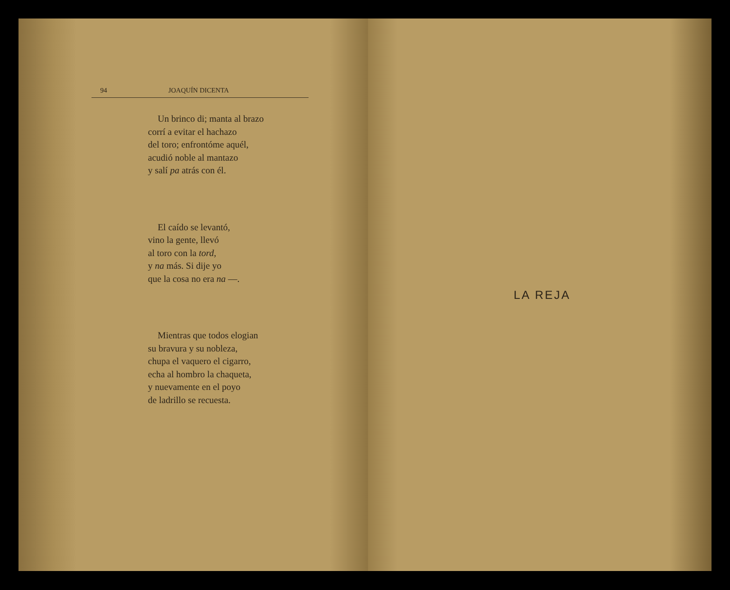94 JOAQUÍN DICENTA
Un brinco di; manta al brazo
corrí a evitar el hachazo
del toro; enfrontóme aquél,
acudió noble al mantazo
y salí pa atrás con él.
El caído se levantó,
vino la gente, llevó
al toro con la tord,
y na más. Si dije yo
que la cosa no era na —.
Mientras que todos elogian
su bravura y su nobleza,
chupa el vaquero el cigarro,
echa al hombro la chaqueta,
y nuevamente en el poyo
de ladrillo se recuesta.
LA REJA